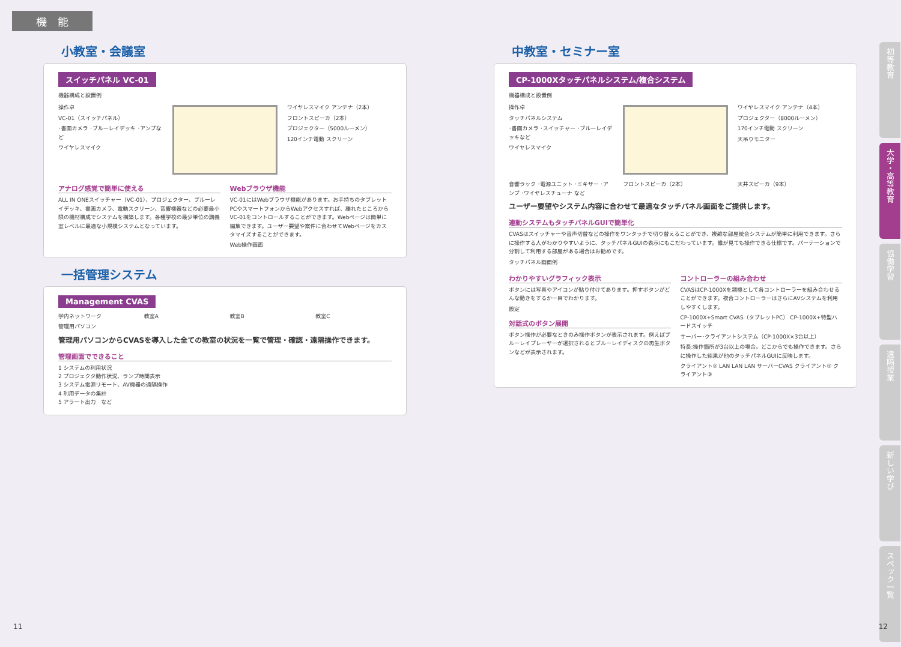機　能
小教室・会議室
スイッチパネル VC-01
機器構成と設置例
操作卓
VC-01（スイッチパネル）
･書画カメラ ･ブルーレイデッキ ･アンプなど
ワイヤレスマイク
ワイヤレスマイク アンテナ（2本）
フロントスピーカ（2本）
プロジェクター（5000ルーメン）
120インチ電動 スクリーン
アナログ感覚で簡単に使える
ALL IN ONEスイッチャー（VC-01）、プロジェクター、ブルーレイデッキ、書画カメラ、電動スクリーン、音響機器などの必要最小限の機材構成でシステムを構築します。各種学校の最少単位の講義室レベルに最適な小規模システムとなっています。
Webブラウザ機能
VC-01にはWebブラウザ機能があります。お手持ちのタブレットPCやスマートフォンからWebアクセスすれば、離れたところからVC-01をコントロールすることができます。Webページは簡単に編集できます。ユーザー要望や案件に合わせてWebページをカスタマイズすることができます。
Web操作画面
一括管理システム
Management CVAS
学内ネットワーク
管理用パソコン
教室A 教室B 教室C
管理用パソコンからCVASを導入した全ての教室の状況を一覧で管理・確認・遠隔操作できます。
管理画面でできること
1 システムの利用状況
2 プロジェクタ動作状況、ランプ時間表示
3 システム電源リモート、AV機器の遠隔操作
4 利用データの集計
5 アラート出力　など
中教室・セミナー室
CP-1000Xタッチパネルシステム/複合システム
機器構成と設置例
操作卓
タッチパネルシステム
･書画カメラ ･スイッチャー ･ブルーレイデッキなど
ワイヤレスマイク
ワイヤレスマイク アンテナ（4本）
プロジェクター（8000ルーメン）
170インチ電動 スクリーン
天吊りモニター
音響ラック ･電源ユニット ･ミキサー ･アンプ ･ワイヤレスチューナ など
フロントスピーカ（2本） 天井スピーカ（9本）
ユーザー要望やシステム内容に合わせて最適なタッチパネル画面をご提供します。
連動システムもタッチパネルGUIで簡単化
CVASはスイッチャーや音声切替などの操作をワンタッチで切り替えることができ、複雑な部屋統合システムが簡単に利用できます。さらに操作する人がわかりやすいように、タッチパネルGUIの表示にもこだわっています。誰が見ても操作できる仕様です。パーテーションで分割して利用する部屋がある場合はお勧めです。
タッチパネル画面例
わかりやすいグラフィック表示
ボタンには写真やアイコンが貼り付けてあります。押すボタンがどんな動きをするか一目でわかります。
設定
対話式のボタン展開
ボタン操作が必要なときのみ操作ボタンが表示されます。例えばブルーレイプレーヤーが選択されるとブルーレイディスクの再生ボタンなどが表示されます。
コントローラーの組み合わせ
CVASはCP-1000Xを親機として各コントローラーを組み合わせることができます。複合コントローラーはさらにAVシステムを利用しやすくします。
CP-1000X+Smart CVAS（タブレットPC） CP-1000X+特型ハードスイッチ
サーバー･クライアントシステム（CP-1000X×3台以上）
特長:操作箇所が3台以上の場合。どこからでも操作できます。さらに操作した結果が他のタッチパネルGUIに反映します。
クライアント② LAN LAN LAN サーバーCVAS クライアント① クライアント③
初等教育
大学・高等教育
協働学習
遠隔授業
新しい学び
スペック一覧
11 12